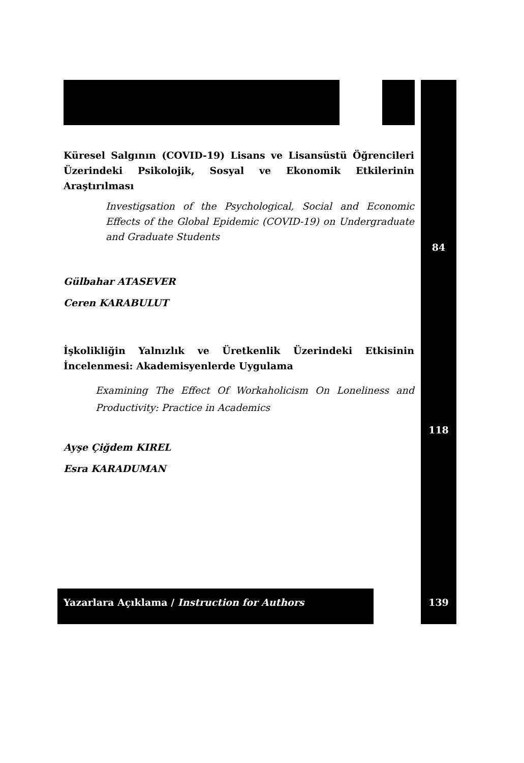Küresel Salgının (COVID-19) Lisans ve Lisansüstü Öğrencileri Üzerindeki Psikolojik, Sosyal ve Ekonomik Etkilerinin Araştırılması
Investigsation of the Psychological, Social and Economic Effects of the Global Epidemic (COVID-19) on Undergraduate and Graduate Students
Gülbahar ATASEVER
Ceren KARABULUT
İşkolikliğin Yalnızlık ve Üretkenlik Üzerindeki Etkisinin İncelenmesi: Akademisyenlerde Uygulama
Examining The Effect Of Workaholicism On Loneliness and Productivity: Practice in Academics
Ayşe Çiğdem KIREL
Esra KARADUMAN
84
118
Yazarlara Açıklama / Instruction for Authors
139